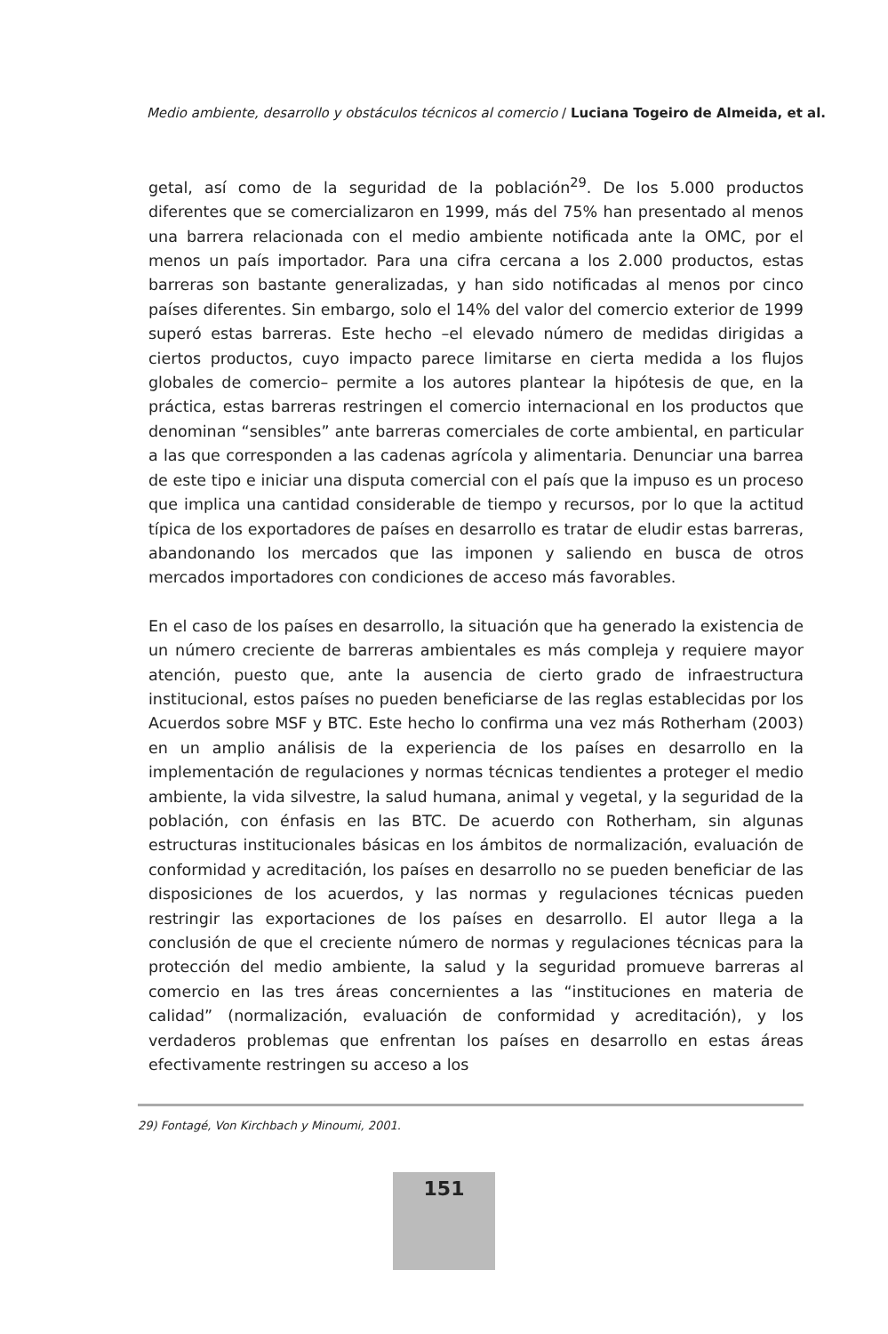Medio ambiente, desarrollo y obstáculos técnicos al comercio / Luciana Togeiro de Almeida, et al.
getal, así como de la seguridad de la población<sup>29</sup>. De los 5.000 productos diferentes que se comercializaron en 1999, más del 75% han presentado al menos una barrera relacionada con el medio ambiente notificada ante la OMC, por el menos un país importador. Para una cifra cercana a los 2.000 productos, estas barreras son bastante generalizadas, y han sido notificadas al menos por cinco países diferentes. Sin embargo, solo el 14% del valor del comercio exterior de 1999 superó estas barreras. Este hecho –el elevado número de medidas dirigidas a ciertos productos, cuyo impacto parece limitarse en cierta medida a los flujos globales de comercio– permite a los autores plantear la hipótesis de que, en la práctica, estas barreras restringen el comercio internacional en los productos que denominan “sensibles” ante barreras comerciales de corte ambiental, en particular a las que corresponden a las cadenas agrícola y alimentaria. Denunciar una barrea de este tipo e iniciar una disputa comercial con el país que la impuso es un proceso que implica una cantidad considerable de tiempo y recursos, por lo que la actitud típica de los exportadores de países en desarrollo es tratar de eludir estas barreras, abandonando los mercados que las imponen y saliendo en busca de otros mercados importadores con condiciones de acceso más favorables.
En el caso de los países en desarrollo, la situación que ha generado la existencia de un número creciente de barreras ambientales es más compleja y requiere mayor atención, puesto que, ante la ausencia de cierto grado de infraestructura institucional, estos países no pueden beneficiarse de las reglas establecidas por los Acuerdos sobre MSF y BTC. Este hecho lo confirma una vez más Rotherham (2003) en un amplio análisis de la experiencia de los países en desarrollo en la implementación de regulaciones y normas técnicas tendientes a proteger el medio ambiente, la vida silvestre, la salud humana, animal y vegetal, y la seguridad de la población, con énfasis en las BTC. De acuerdo con Rotherham, sin algunas estructuras institucionales básicas en los ámbitos de normalización, evaluación de conformidad y acreditación, los países en desarrollo no se pueden beneficiar de las disposiciones de los acuerdos, y las normas y regulaciones técnicas pueden restringir las exportaciones de los países en desarrollo. El autor llega a la conclusión de que el creciente número de normas y regulaciones técnicas para la protección del medio ambiente, la salud y la seguridad promueve barreras al comercio en las tres áreas concernientes a las “instituciones en materia de calidad” (normalización, evaluación de conformidad y acreditación), y los verdaderos problemas que enfrentan los países en desarrollo en estas áreas efectivamente restringen su acceso a los
29) Fontagé, Von Kirchbach y Minoumi, 2001.
151